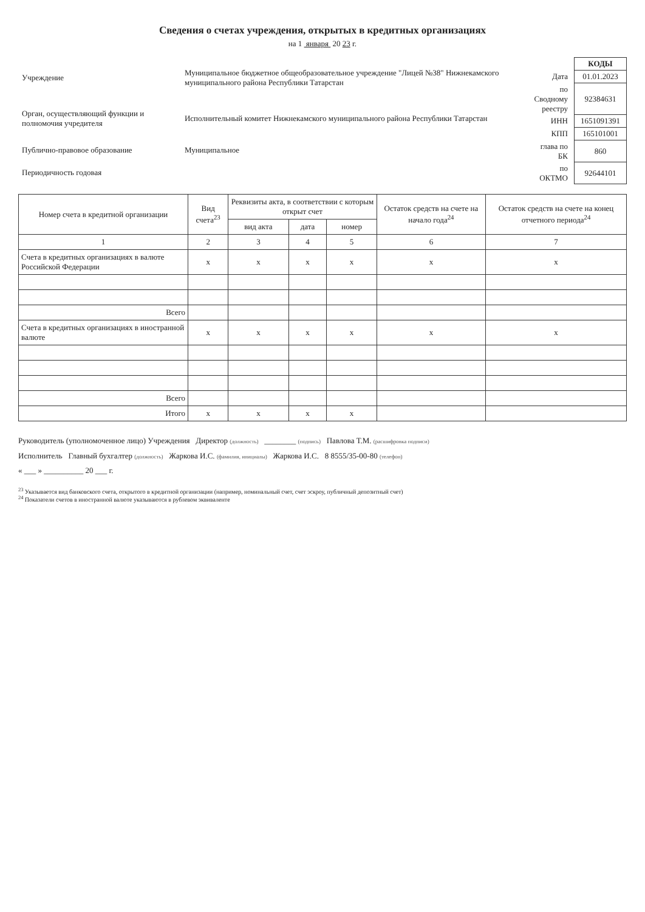Сведения о счетах учреждения, открытых в кредитных организациях
на 1 января 20 23 г.
| Учреждение | Муниципальное бюджетное общеобразовательное учреждение "Лицей №38" Нижнекамского муниципального района Республики Татарстан |
| Орган, осуществляющий функции и полномочия учредителя | Исполнительный комитет Нижнекамского муниципального района Республики Татарстан |
| Публично-правовое образование | Муниципальное |
| Периодичность годовая | |
| | КОДЫ |
| Дата | 01.01.2023 |
| по Сводному реестру | 92384631 |
| ИНН | 1651091391 |
| КПП | 165101001 |
| глава по БК | 860 |
| по ОКТМО | 92644101 |
| Номер счета в кредитной организации | Вид счета<sup>23</sup> | Реквизиты акта, в соответствии с которым открыт счет | | | Остаток средств на счете на начало года<sup>24</sup> | Остаток средств на счете на конец отчетного периода<sup>24</sup> |
| --- | --- | --- | --- | --- | --- | --- |
| | | вид акта | дата | номер | | |
| 1 | 2 | 3 | 4 | 5 | 6 | 7 |
| Счета в кредитных организациях в валюте Российской Федерации | x | x | x | x | x | x |
| Всего | | | | | | |
| Счета в кредитных организациях в иностранной валюте | x | x | x | x | x | x |
| Всего | | | | | | |
| Итого | x | x | x | x | | |
Руководитель (уполномоченное лицо) Учреждения Директор (должность) ________ (подпись) Павлова Т.М. (расшифровка подписи)
Исполнитель Главный бухгалтер (должность) Жаркова И.С. (фамилия, инициалы) Жаркова И.С. 8 8555/35-00-80 (телефон)
« ___ » __________ 20 ___ г.
<sup>23</sup> Указывается вид банковского счета, открытого в кредитной организации (например, номинальный счет, счет эскроу, публичный депозитный счет)
<sup>24</sup> Показатели счетов в иностранной валюте указываются в рублевом эквиваленте